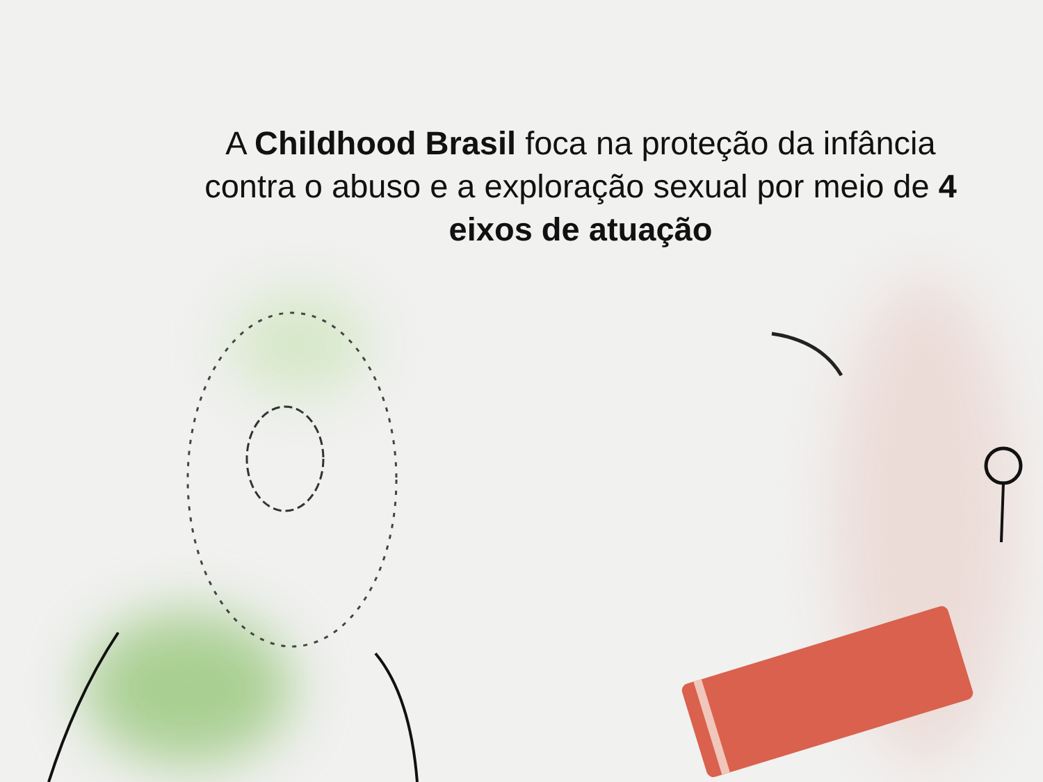A Childhood Brasil foca na proteção da infância contra o abuso e a exploração sexual por meio de 4 eixos de atuação